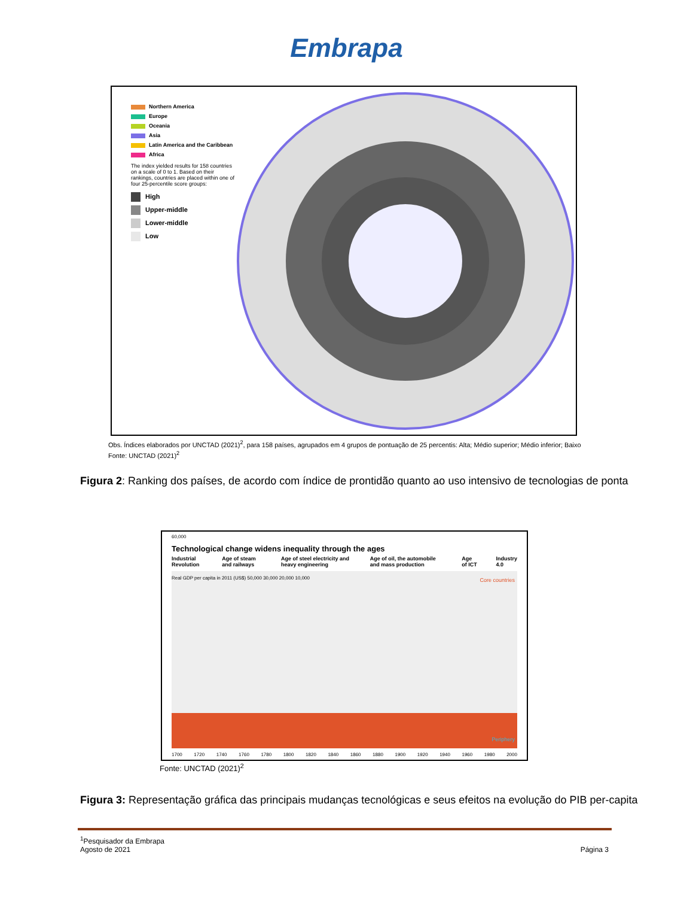Embrapa
Northern America
Europe
Oceania
Asia
Latin America and the Caribbean
Africa
The index yielded results for 158 countries on a scale of 0 to 1. Based on their rankings, countries are placed within one of four 25-percentile score groups:
High
Upper-middle
Lower-middle
Low
Obs. Índices elaborados por UNCTAD (2021)<sup>2</sup>, para 158 países, agrupados em 4 grupos de pontuação de 25 percentis: Alta; Médio superior; Médio inferior; Baixo
Fonte: UNCTAD (2021)<sup>2</sup>
Figura 2: Ranking dos países, de acordo com índice de prontidão quanto ao uso intensivo de tecnologias de ponta
60,000
Technological change widens inequality through the ages
Industrial Revolution Age of steam and railways Age of steel electricity and heavy engineering Age of oil, the automobile and mass production Age of ICT Industry 4.0
Core countries
Periphery
Real GDP per capita in 2011 (US$) 50,000 30,000 20,000 10,000
1700 1720 1740 1760 1780 1800 1820 1840 1860 1880 1900 1920 1940 1960 1980 2000
Fonte: UNCTAD (2021)<sup>2</sup>
Figura 3: Representação gráfica das principais mudanças tecnológicas e seus efeitos na evolução do PIB per-capita
<sup>1</sup> Pesquisador da Embrapa
Agosto de 2021
Página 3